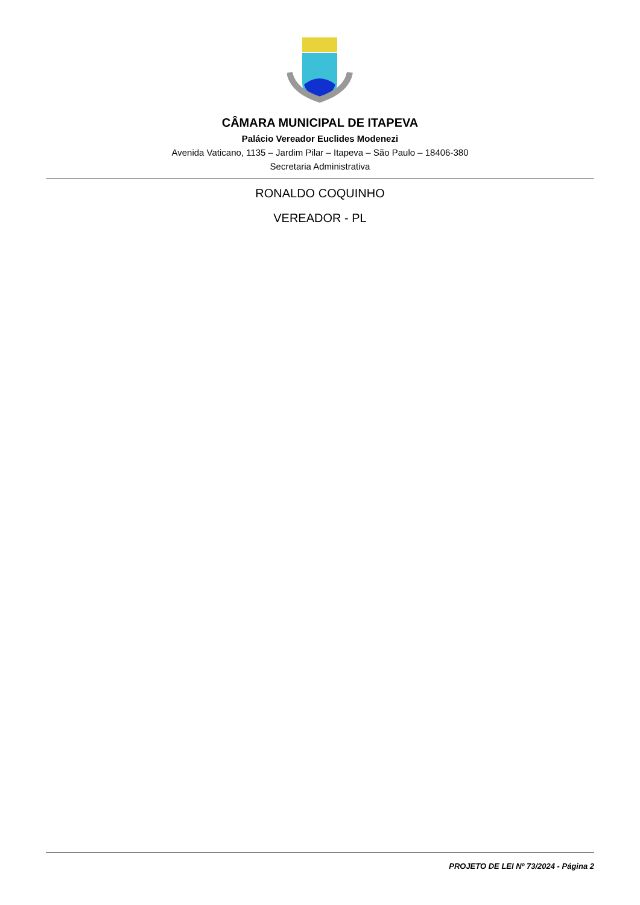CÂMARA MUNICIPAL DE ITAPEVA
Palácio Vereador Euclides Modenezi
Avenida Vaticano, 1135 – Jardim Pilar – Itapeva – São Paulo – 18406-380
Secretaria Administrativa
RONALDO COQUINHO
VEREADOR - PL
PROJETO DE LEI Nº 73/2024 - Página 2